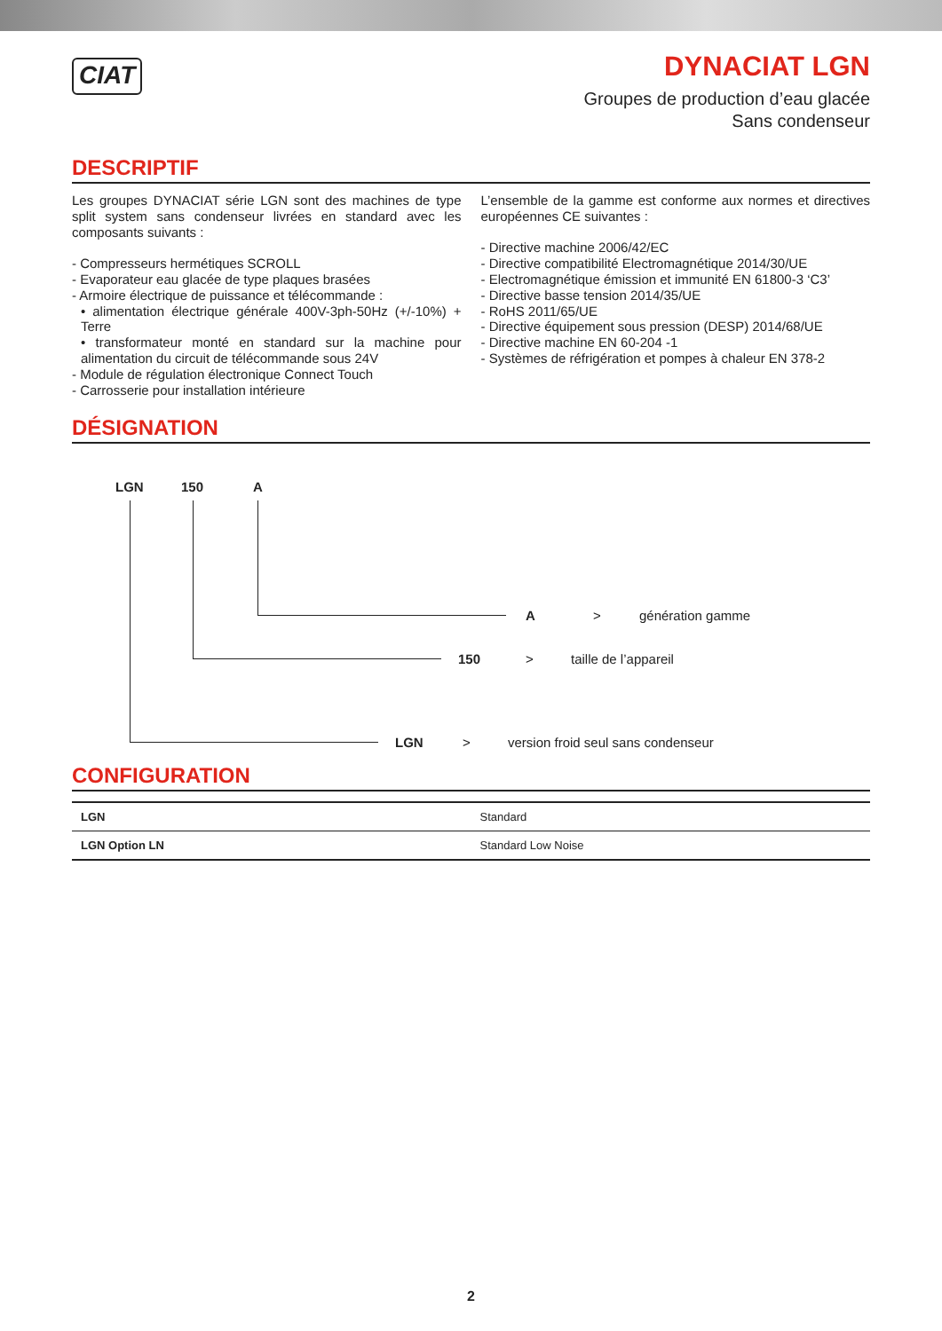CIAT
DYNACIAT LGN
Groupes de production d’eau glacée
Sans condenseur
DESCRIPTIF
Les groupes DYNACIAT série LGN sont des machines de type split system sans condenseur livrées en standard avec les composants suivants :
- Compresseurs hermétiques SCROLL
- Evaporateur eau glacée de type plaques brasées
- Armoire électrique de puissance et télécommande :
• alimentation électrique générale 400V-3ph-50Hz (+/-10%) + Terre
• transformateur monté en standard sur la machine pour alimentation du circuit de télécommande sous 24V
- Module de régulation électronique Connect Touch
- Carrosserie pour installation intérieure
L’ensemble de la gamme est conforme aux normes et directives européennes CE suivantes :
- Directive machine 2006/42/EC
- Directive compatibilité Electromagnétique 2014/30/UE
- Electromagnétique émission et immunité EN 61800-3 ‘C3’
- Directive basse tension 2014/35/UE
- RoHS 2011/65/UE
- Directive équipement sous pression (DESP) 2014/68/UE
- Directive machine EN 60-204 -1
- Systèmes de réfrigération et pompes à chaleur EN 378-2
DÉSIGNATION
LGN 150 A
A > génération gamme
150 > taille de l’appareil
LGN > version froid seul sans condenseur
CONFIGURATION
| LGN | Standard |
| LGN Option LN | Standard Low Noise |
2